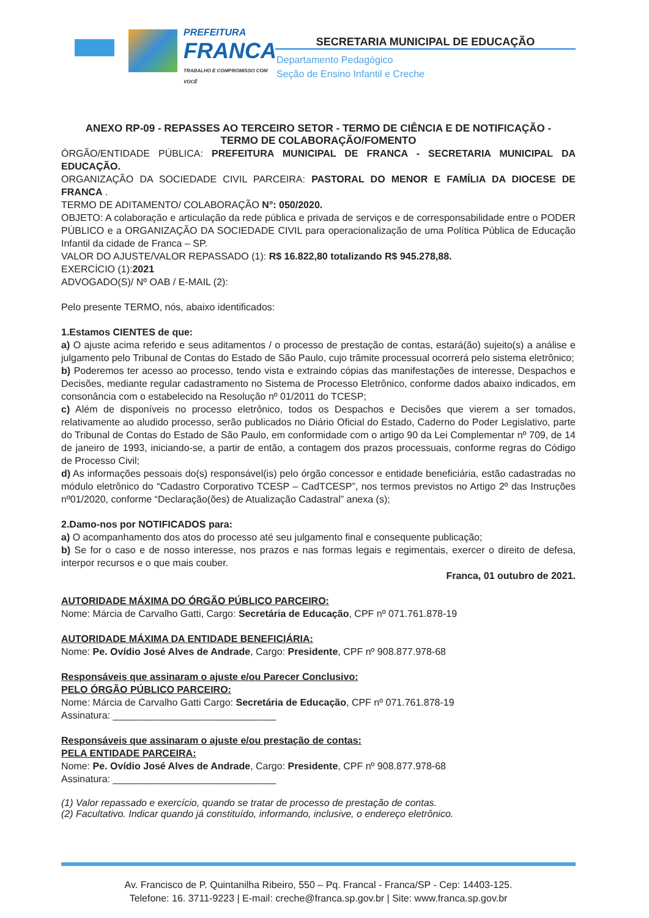PREFEITURA
FRANCA
TRABALHO E COMPROMISSO COM VOCÊ
SECRETARIA MUNICIPAL DE EDUCAÇÃO
Departamento Pedagógico
Seção de Ensino Infantil e Creche
ANEXO RP-09 - REPASSES AO TERCEIRO SETOR - TERMO DE CIÊNCIA E DE NOTIFICAÇÃO -
TERMO DE COLABORAÇÃO/FOMENTO
ÓRGÃO/ENTIDADE PÚBLICA: PREFEITURA MUNICIPAL DE FRANCA - SECRETARIA MUNICIPAL DA EDUCAÇÃO.
ORGANIZAÇÃO DA SOCIEDADE CIVIL PARCEIRA: PASTORAL DO MENOR E FAMÍLIA DA DIOCESE DE FRANCA .
TERMO DE ADITAMENTO/ COLABORAÇÃO N°: 050/2020.
OBJETO: A colaboração e articulação da rede pública e privada de serviços e de corresponsabilidade entre o PODER PÚBLICO e a ORGANIZAÇÃO DA SOCIEDADE CIVIL para operacionalização de uma Política Pública de Educação Infantil da cidade de Franca – SP.
VALOR DO AJUSTE/VALOR REPASSADO (1): R$ 16.822,80 totalizando R$ 945.278,88.
EXERCÍCIO (1):2021
ADVOGADO(S)/ Nº OAB / E-MAIL (2):
Pelo presente TERMO, nós, abaixo identificados:
1.Estamos CIENTES de que:
a) O ajuste acima referido e seus aditamentos / o processo de prestação de contas, estará(ão) sujeito(s) a análise e julgamento pelo Tribunal de Contas do Estado de São Paulo, cujo trâmite processual ocorrerá pelo sistema eletrônico;
b) Poderemos ter acesso ao processo, tendo vista e extraindo cópias das manifestações de interesse, Despachos e Decisões, mediante regular cadastramento no Sistema de Processo Eletrônico, conforme dados abaixo indicados, em consonância com o estabelecido na Resolução nº 01/2011 do TCESP;
c) Além de disponíveis no processo eletrônico, todos os Despachos e Decisões que vierem a ser tomados, relativamente ao aludido processo, serão publicados no Diário Oficial do Estado, Caderno do Poder Legislativo, parte do Tribunal de Contas do Estado de São Paulo, em conformidade com o artigo 90 da Lei Complementar nº 709, de 14 de janeiro de 1993, iniciando-se, a partir de então, a contagem dos prazos processuais, conforme regras do Código de Processo Civil;
d) As informações pessoais do(s) responsável(is) pelo órgão concessor e entidade beneficiária, estão cadastradas no módulo eletrônico do “Cadastro Corporativo TCESP – CadTCESP”, nos termos previstos no Artigo 2º das Instruções nº01/2020, conforme “Declaração(ões) de Atualização Cadastral” anexa (s);
2.Damo-nos por NOTIFICADOS para:
a) O acompanhamento dos atos do processo até seu julgamento final e consequente publicação;
b) Se for o caso e de nosso interesse, nos prazos e nas formas legais e regimentais, exercer o direito de defesa, interpor recursos e o que mais couber.
Franca, 01 outubro de 2021.
AUTORIDADE MÁXIMA DO ÓRGÃO PÚBLICO PARCEIRO:
Nome: Márcia de Carvalho Gatti, Cargo: Secretária de Educação, CPF nº 071.761.878-19
AUTORIDADE MÁXIMA DA ENTIDADE BENEFICIÁRIA:
Nome: Pe. Ovídio José Alves de Andrade, Cargo: Presidente, CPF nº 908.877.978-68
Responsáveis que assinaram o ajuste e/ou Parecer Conclusivo:
PELO ÓRGÃO PÚBLICO PARCEIRO:
Nome: Márcia de Carvalho Gatti Cargo: Secretária de Educação, CPF nº 071.761.878-19
Assinatura: ______________________________
Responsáveis que assinaram o ajuste e/ou prestação de contas:
PELA ENTIDADE PARCEIRA:
Nome: Pe. Ovídio José Alves de Andrade, Cargo: Presidente, CPF nº 908.877.978-68
Assinatura: ______________________________
(1) Valor repassado e exercício, quando se tratar de processo de prestação de contas.
(2) Facultativo. Indicar quando já constituído, informando, inclusive, o endereço eletrônico.
Av. Francisco de P. Quintanilha Ribeiro, 550 – Pq. Francal - Franca/SP - Cep: 14403-125.
Telefone: 16. 3711-9223 | E-mail: creche@franca.sp.gov.br | Site: www.franca.sp.gov.br